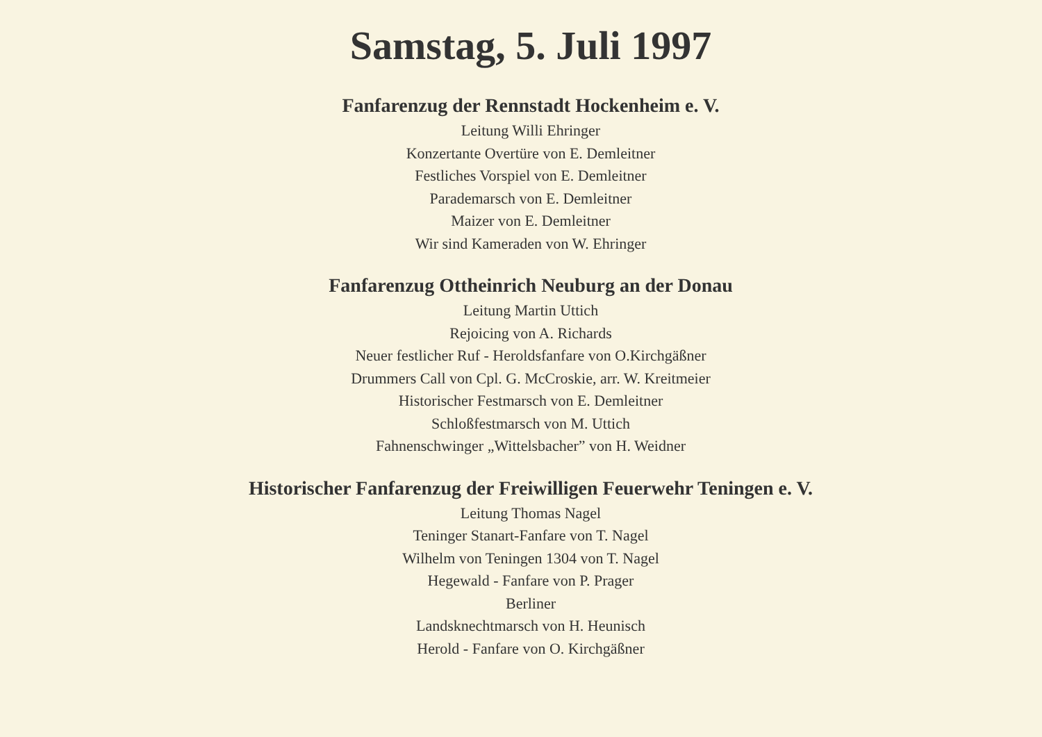Samstag, 5. Juli 1997
Fanfarenzug der Rennstadt Hockenheim e. V.
Leitung Willi Ehringer
Konzertante Overtüre von E. Demleitner
Festliches Vorspiel von E. Demleitner
Parademarsch von E. Demleitner
Maizer von E. Demleitner
Wir sind Kameraden von W. Ehringer
Fanfarenzug Ottheinrich Neuburg an der Donau
Leitung Martin Uttich
Rejoicing von A. Richards
Neuer festlicher Ruf - Heroldsfanfare von O.Kirchgäßner
Drummers Call von Cpl. G. McCroskie, arr. W. Kreitmeier
Historischer Festmarsch von E. Demleitner
Schloßfestmarsch von M. Uttich
Fahnenschwinger „Wittelsbacher” von H. Weidner
Historischer Fanfarenzug der Freiwilligen Feuerwehr Teningen e. V.
Leitung Thomas Nagel
Teninger Stanart-Fanfare von T. Nagel
Wilhelm von Teningen 1304 von T. Nagel
Hegewald - Fanfare von P. Prager
Berliner
Landsknechtmarsch von H. Heunisch
Herold - Fanfare von O. Kirchgäßner